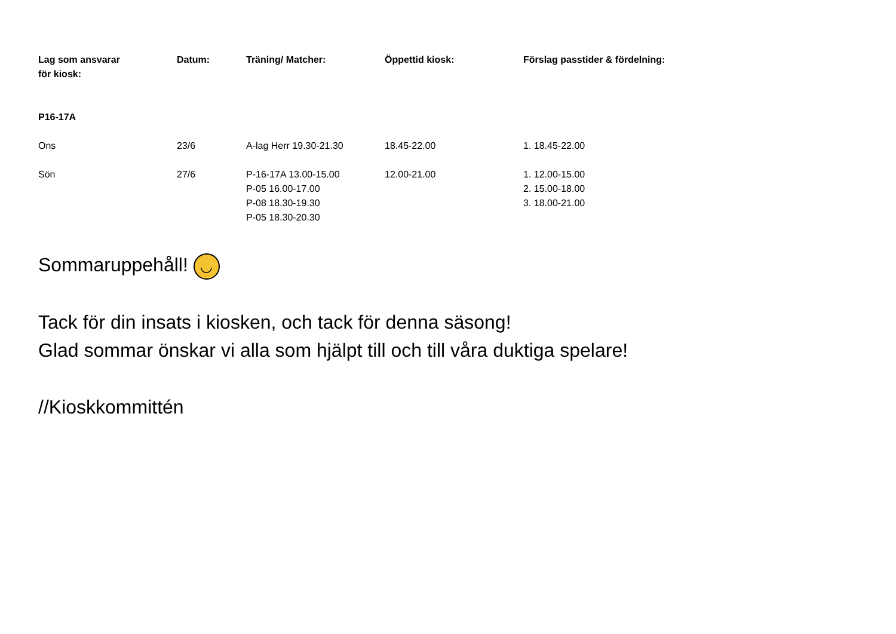| Lag som ansvarar för kiosk: | Datum: | Träning/ Matcher: | Öppettid kiosk: | Förslag passtider & fördelning: |
| --- | --- | --- | --- | --- |
| P16-17A | | | | |
| Ons | 23/6 | A-lag Herr 19.30-21.30 | 18.45-22.00 | 1. 18.45-22.00 |
| Sön | 27/6 | P-16-17A 13.00-15.00 P-05 16.00-17.00 P-08 18.30-19.30 P-05 18.30-20.30 | 12.00-21.00 | 1. 12.00-15.00 2. 15.00-18.00 3. 18.00-21.00 |
Sommaruppehåll! ◡
Tack för din insats i kiosken, och tack för denna säsong!
Glad sommar önskar vi alla som hjälpt till och till våra duktiga spelare!
//Kioskkommittén